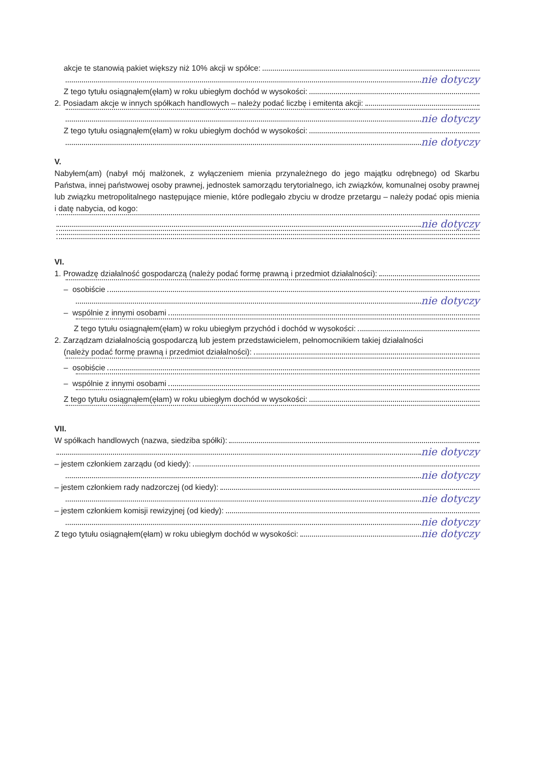akcje te stanowią pakiet większy niż 10% akcji w spółce:
nie dotyczy
Z tego tytułu osiągnąłem(ęłam) w roku ubiegłym dochód w wysokości:
2. Posiadam akcje w innych spółkach handlowych – należy podać liczbę i emitenta akcji:
nie dotyczy
Z tego tytułu osiągnąłem(ęłam) w roku ubiegłym dochód w wysokości:
nie dotyczy
V.
Nabyłem(am) (nabył mój małżonek, z wyłączeniem mienia przynależnego do jego majątku odrębnego) od Skarbu Państwa, innej państwowej osoby prawnej, jednostek samorządu terytorialnego, ich związków, komunalnej osoby prawnej lub związku metropolitalnego następujące mienie, które podlegało zbyciu w drodze przetargu – należy podać opis mienia i datę nabycia, od kogo:
nie dotyczy
VI.
1. Prowadzę działalność gospodarczą (należy podać formę prawną i przedmiot działalności):
– osobiście
nie dotyczy
– wspólnie z innymi osobami
Z tego tytułu osiągnąłem(ęłam) w roku ubiegłym przychód i dochód w wysokości:
2. Zarządzam działalnością gospodarczą lub jestem przedstawicielem, pełnomocnikiem takiej działalności
(należy podać formę prawną i przedmiot działalności):
– osobiście
– wspólnie z innymi osobami
Z tego tytułu osiągnąłem(ęłam) w roku ubiegłym dochód w wysokości:
VII.
W spółkach handlowych (nazwa, siedziba spółki):
nie dotyczy
– jestem członkiem zarządu (od kiedy):
nie dotyczy
– jestem członkiem rady nadzorczej (od kiedy):
nie dotyczy
– jestem członkiem komisji rewizyjnej (od kiedy):
nie dotyczy
Z tego tytułu osiągnąłem(ęłam) w roku ubiegłym dochód w wysokości: nie dotyczy